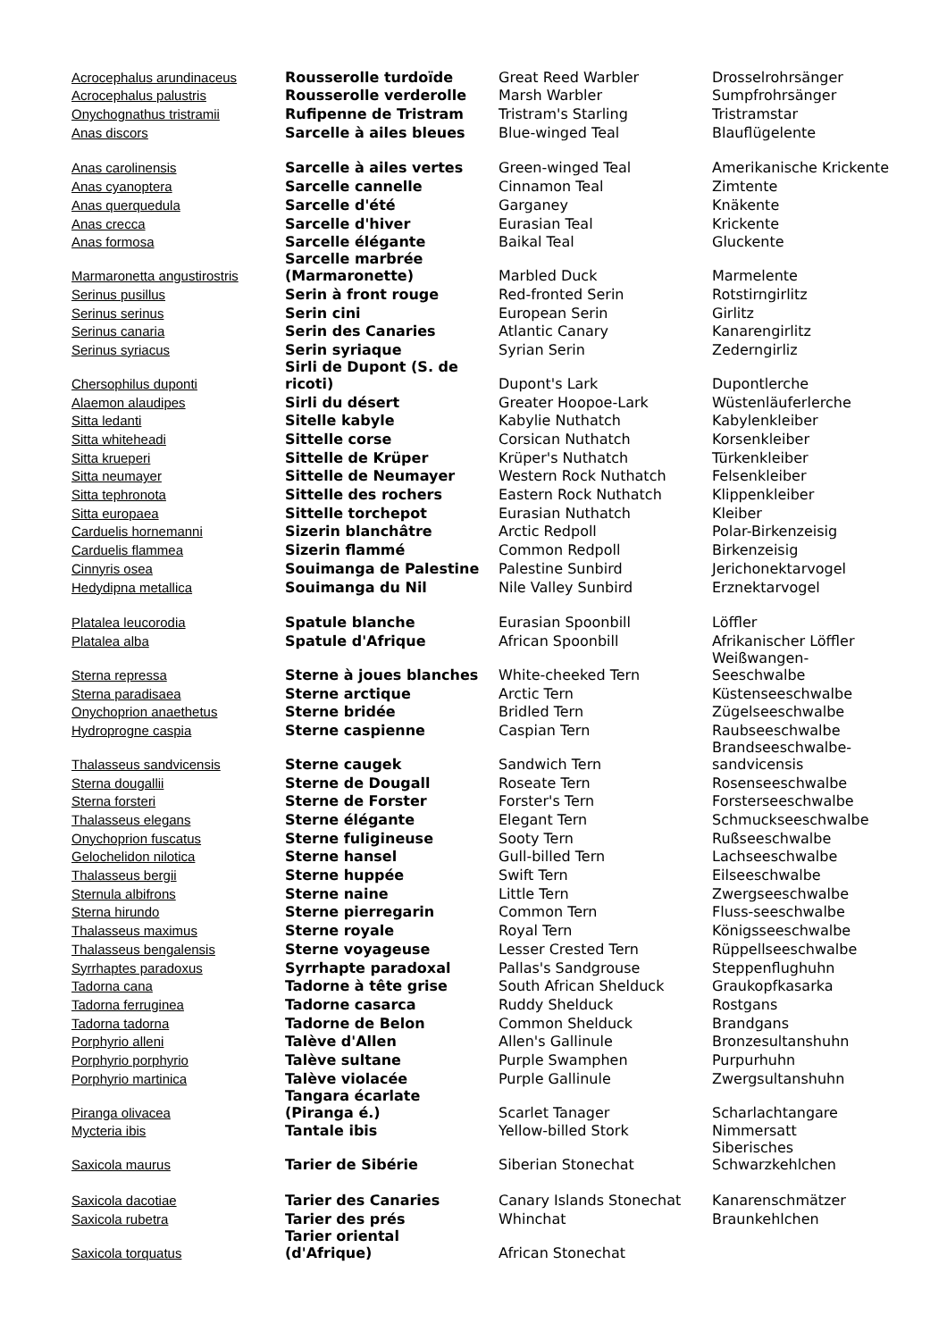| Acrocephalus arundinaceus | Rousserolle turdoïde | Great Reed Warbler | Drosselrohrsänger |
| Acrocephalus palustris | Rousserolle verderolle | Marsh Warbler | Sumpfrohrsänger |
| Onychognathus tristramii | Rufipenne de Tristram | Tristram's Starling | Tristramstar |
| Anas discors | Sarcelle à ailes bleues | Blue-winged Teal | Blauflügelente |
| Anas carolinensis | Sarcelle à ailes vertes | Green-winged Teal | Amerikanische Krickente |
| Anas cyanoptera | Sarcelle cannelle | Cinnamon Teal | Zimtente |
| Anas querquedula | Sarcelle d'été | Garganey | Knäkente |
| Anas crecca | Sarcelle d'hiver | Eurasian Teal | Krickente |
| Anas formosa | Sarcelle élégante | Baikal Teal | Gluckente |
| Marmaronetta angustirostris | Sarcelle marbrée (Marmaronette) | Marbled Duck | Marmelente |
| Serinus pusillus | Serin à front rouge | Red-fronted Serin | Rotstirngirlitz |
| Serinus serinus | Serin cini | European Serin | Girlitz |
| Serinus canaria | Serin des Canaries | Atlantic Canary | Kanarengirlitz |
| Serinus syriacus | Serin syriaque | Syrian Serin | Zederngirliz |
| Chersophilus duponti | Sirli de Dupont (S. de ricoti) | Dupont's Lark | Dupontlerche |
| Alaemon alaudipes | Sirli du désert | Greater Hoopoe-Lark | Wüstenläuferlerche |
| Sitta ledanti | Sitelle kabyle | Kabylie Nuthatch | Kabylenkleiber |
| Sitta whiteheadi | Sittelle corse | Corsican Nuthatch | Korsenkleiber |
| Sitta krueperi | Sittelle de Krüper | Krüper's Nuthatch | Türkenkleiber |
| Sitta neumayer | Sittelle de Neumayer | Western Rock Nuthatch | Felsenkleiber |
| Sitta tephronota | Sittelle des rochers | Eastern Rock Nuthatch | Klippenkleiber |
| Sitta europaea | Sittelle torchepot | Eurasian Nuthatch | Kleiber |
| Carduelis hornemanni | Sizerin blanchâtre | Arctic Redpoll | Polar-Birkenzeisig |
| Carduelis flammea | Sizerin flammé | Common Redpoll | Birkenzeisig |
| Cinnyris osea | Souimanga de Palestine | Palestine Sunbird | Jerichonektarvogel |
| Hedydipna metallica | Souimanga du Nil | Nile Valley Sunbird | Erznektarvogel |
| Platalea leucorodia | Spatule blanche | Eurasian Spoonbill | Löffler |
| Platalea alba | Spatule d'Afrique | African Spoonbill | Afrikanischer Löffler |
| Sterna repressa | Sterne à joues blanches | White-cheeked Tern | Weißwangen- Seeschwalbe |
| Sterna paradisaea | Sterne arctique | Arctic Tern | Küstenseeschwalbe |
| Onychoprion anaethetus | Sterne bridée | Bridled Tern | Zügelseeschwalbe |
| Hydroprogne caspia | Sterne caspienne | Caspian Tern | Raubseeschwalbe |
| Thalasseus sandvicensis | Sterne caugek | Sandwich Tern | Brandseeschwalbe- sandvicensis |
| Sterna dougallii | Sterne de Dougall | Roseate Tern | Rosenseeschwalbe |
| Sterna forsteri | Sterne de Forster | Forster's Tern | Forsterseeschwalbe |
| Thalasseus elegans | Sterne élégante | Elegant Tern | Schmuckseeschwalbe |
| Onychoprion fuscatus | Sterne fuligineuse | Sooty Tern | Rußseeschwalbe |
| Gelochelidon nilotica | Sterne hansel | Gull-billed Tern | Lachseeschwalbe |
| Thalasseus bergii | Sterne huppée | Swift Tern | Eilseeschwalbe |
| Sternula albifrons | Sterne naine | Little Tern | Zwergseeschwalbe |
| Sterna hirundo | Sterne pierregarin | Common Tern | Fluss-seeschwalbe |
| Thalasseus maximus | Sterne royale | Royal Tern | Königsseeschwalbe |
| Thalasseus bengalensis | Sterne voyageuse | Lesser Crested Tern | Rüppellseeschwalbe |
| Syrrhaptes paradoxus | Syrrhapte paradoxal | Pallas's Sandgrouse | Steppenflughuhn |
| Tadorna cana | Tadorne à tête grise | South African Shelduck | Graukopfkasarka |
| Tadorna ferruginea | Tadorne casarca | Ruddy Shelduck | Rostgans |
| Tadorna tadorna | Tadorne de Belon | Common Shelduck | Brandgans |
| Porphyrio alleni | Talève d'Allen | Allen's Gallinule | Bronzesultanshuhn |
| Porphyrio porphyrio | Talève sultane | Purple Swamphen | Purpurhuhn |
| Porphyrio martinica | Talève violacée | Purple Gallinule | Zwergsultanshuhn |
| Piranga olivacea | Tangara écarlate (Piranga é.) | Scarlet Tanager | Scharlachtangare |
| Mycteria ibis | Tantale ibis | Yellow-billed Stork | Nimmersatt |
| Saxicola maurus | Tarier de Sibérie | Siberian Stonechat | Siberisches Schwarzkehlchen |
| Saxicola dacotiae | Tarier des Canaries | Canary Islands Stonechat | Kanarenschmätzer |
| Saxicola rubetra | Tarier des prés | Whinchat | Braunkehlchen |
| Saxicola torquatus | Tarier oriental (d'Afrique) | African Stonechat | |